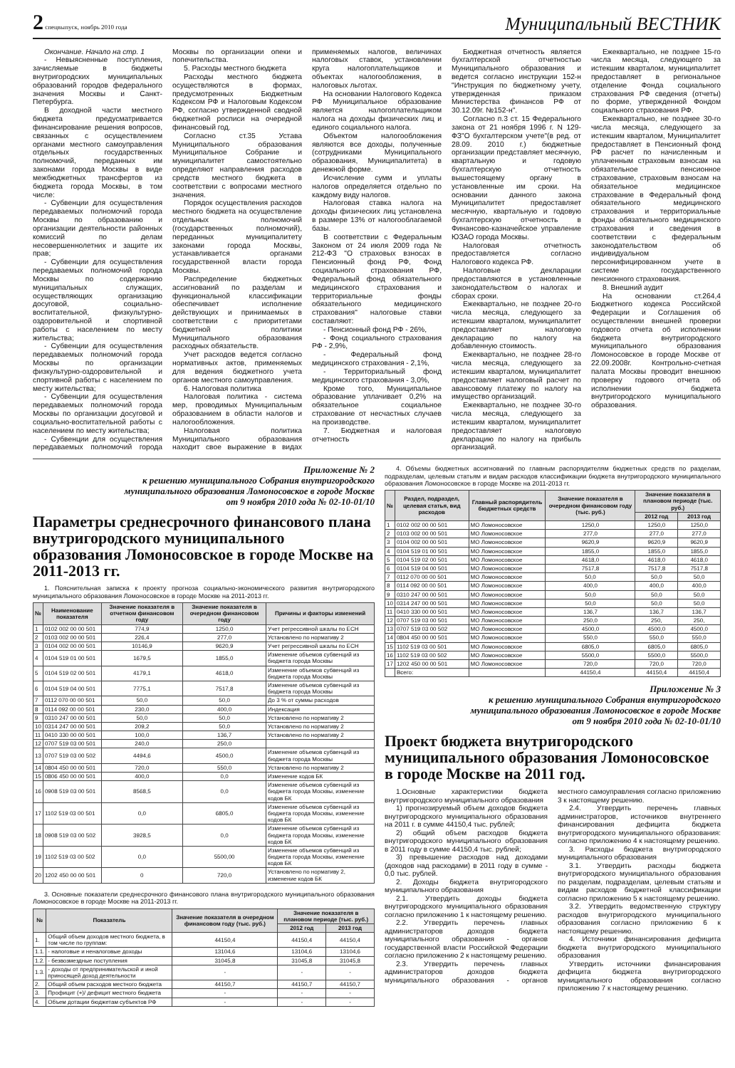2 спецвыпуск, ноябрь 2010 года
Муниципальный ВЕСТНИК
Окончание. Начало на стр. 1
- Невыясненные поступления, зачисляемые в бюджеты внутригородских муниципальных образований городов федерального значения Москвы и Санкт-Петербурга.
В доходной части местного бюджета предусматривается финансирование решения вопросов, связанных с осуществлением органами местного самоуправления отдельных государственных полномочий, переданных им законами города Москвы в виде межбюджетных трансфертов из бюджета города Москвы, в том числе:
- Субвенции для осуществления передаваемых полномочий города Москвы по образованию и организации деятельности районных комиссий по делам несовершеннолетних и защите их прав;
- Субвенции для осуществления передаваемых полномочий города Москвы по содержанию муниципальных служащих, осуществляющих организацию досуговой, социально-воспитательной, физкультурно-оздоровительной и спортивной работы с населением по месту жительства;
- Субвенции для осуществления передаваемых полномочий города Москвы по организации физкультурно-оздоровительной и спортивной работы с населением по месту жительства;
- Субвенции для осуществления передаваемых полномочий города Москвы по организации досуговой и социально-воспитательной работы с населением по месту жительства;
- Субвенции для осуществления передаваемых полномочий города Москвы по организации опеки и попечительства.
5. Расходы местного бюджета
Расходы местного бюджета осуществляются в формах, предусмотренных Бюджетным Кодексом РФ и Налоговым Кодексом РФ, согласно утвержденной сводной бюджетной росписи на очередной финансовый год.
Согласно ст.35 Устава Муниципального образования Муниципальное Собрание и муниципалитет самостоятельно определяют направления расходов средств местного бюджета в соответствии с вопросами местного значения.
Порядок осуществления расходов местного бюджета на осуществление отдельных полномочий (государственных полномочий), переданных муниципалитету законами города Москвы, устанавливается органами государственной власти города Москвы.
Распределение бюджетных ассигнований по разделам и функциональной классификации обеспечивает исполнение действующих и принимаемых в соответствии с приоритетами бюджетной политики Муниципального образования расходных обязательств.
Учет расходов ведется согласно нормативных актов, применяемых для ведения бюджетного учета органов местного самоуправления.
6. Налоговая политика
Налоговая политика - система мер, проводимых Муниципальным образованием в области налогов и налогообложения.
Налоговая политика Муниципального образования находит свое выражение в видах применяемых налогов, величинах налоговых ставок, установлении круга налогоплательщиков и объектах налогообложения, в налоговых льготах.
На основании Налогового Кодекса РФ Муниципальное образование является налогоплательщиком налога на доходы физических лиц и единого социального налога.
Объектом налогообложения являются все доходы, полученные (сотрудниками Муниципального образования, Муниципалитета) в денежной форме.
Исчисление сумм и уплаты налогов определяется отдельно по каждому виду налогов.
Налоговая ставка налога на доходы физических лиц установлена в размере 13% от налогооблагаемой базы.
В соответствии с Федеральным Законом от 24 июля 2009 года № 212-ФЗ "О страховых взносах в Пенсионный фонд РФ, Фонд социального страхования РФ, Федеральный фонд обязательного медицинского страхования и территориальные фонды обязательного медицинского страхования" налоговые ставки составляют:
- Пенсионный фонд РФ - 26%,
- Фонд социального страхования РФ - 2,9%,
- Федеральный фонд медицинского страхования - 2,1%,
- Территориальный фонд медицинского страхования - 3,0%,
Кроме того, Муниципальное образование уплачивает 0,2% на обязательное социальное страхование от несчастных случаев на производстве.
7. Бюджетная и налоговая отчетность
Бюджетная отчетность является бухгалтерской отчетностью Муниципального образования и ведется согласно инструкции 152-н "Инструкция по бюджетному учету, утвержденная приказом Министерства финансов РФ от 30.12.09г. №152-н".
Согласно п.3 ст. 15 Федерального закона от 21 ноября 1996 г. N 129-ФЗ"О бухгалтерском учете"(в ред. от 28.09. 2010 г.) бюджетные организации представляет месячную, квартальную и годовую бухгалтерскую отчетность вышестоящему органу в установленные им сроки. На основании данного закона Муниципалитет предоставляет месячную, квартальную и годовую бухгалтерскую отчетность в Финансово-казначейское управление ЮЗАО города Москвы.
Налоговая отчетность предоставляется согласно Налогового кодекса РФ.
Налоговые декларации предоставляются в установленные законодательством о налогах и сборах сроки.
Ежеквартально, не позднее 20-го числа месяца, следующего за истекшим кварталом, муниципалитет предоставляет налоговую декларацию по налогу на добавленную стоимость.
Ежеквартально, не позднее 28-го числа месяца, следующего за истекшим кварталом, муниципалитет предоставляет налоговый расчет по авансовому платежу по налогу на имущество организаций.
Ежеквартально, не позднее 30-го числа месяца, следующего за истекшим кварталом, муниципалитет предоставляет налоговую декларацию по налогу на прибыль организаций.
Ежеквартально, не позднее 15-го числа месяца, следующего за истекшим кварталом, муниципалитет предоставляет в региональное отделение Фонда социального страхования РФ сведения (отчеты) по форме, утвержденной Фондом социального страхования РФ.
Ежеквартально, не позднее 30-го числа месяца, следующего за истекшим кварталом, Муниципалитет предоставляет в Пенсионный фонд РФ расчет по начисленным и уплаченным страховым взносам на обязательное пенсионное страхование, страховым взносам на обязательное медицинское страхование в Федеральный фонд обязательного медицинского страхования и территориальные фонды обязательного медицинского страхования и сведения в соответствии с федеральным законодательством об индивидуальном персонифицированном учете в системе государственного пенсионного страхования.
8. Внешний аудит
На основании ст.264,4 Бюджетного кодекса Российской Федерации и Соглашения об осуществлении внешней проверки годового отчета об исполнении бюджета внутригородского муниципального образования Ломоносовское в городе Москве от 22.09.2008г. Контрольно-счетная палата Москвы проводит внешнюю проверку годового отчета об исполнении бюджета внутригородского муниципального образования.
Приложение № 2
к решению муниципального Собрания внутригородского
муниципального образования Ломоносовское в городе Москве
от 9 ноября 2010 года № 02-10-01/10
Параметры среднесрочного финансового плана внутригородского муниципального образования Ломоносовское в городе Москве на 2011-2013 гг.
1. Пояснительная записка к проекту прогноза социально-экономического развития внутригородского муниципального образования Ломоносовское в городе Москве на 2011-2013 гг.
| № | Наименование показателя | Значение показателя в отчетном финансовом году | Значение показателя в очередном финансовом году | Причины и факторы изменений |
| --- | --- | --- | --- | --- |
| 1 | 0102 002 00 00 501 | 774,9 | 1250,0 | Учет регрессивной шкалы по ЕСН |
| 2 | 0103 002 00 00 501 | 226,4 | 277,0 | Установлено по нормативу 2 |
| 3 | 0104 002 00 00 501 | 10146,9 | 9620,9 | Учет регрессивной шкалы по ЕСН |
| 4 | 0104 519 01 00 501 | 1679,5 | 1855,0 | Изменение объемов субвенций из бюджета города Москвы |
| 5 | 0104 519 02 00 501 | 4179,1 | 4618,0 | Изменение объемов субвенций из бюджета города Москвы |
| 6 | 0104 519 04 00 501 | 7775,1 | 7517,8 | Изменение объемов субвенций из бюджета города Москвы |
| 7 | 0112 070 00 00 501 | 50,0 | 50,0 | До 3 % от суммы расходов |
| 8 | 0114 092 00 00 501 | 230,0 | 400,0 | Индексация |
| 9 | 0310 247 00 00 501 | 50,0 | 50,0 | Установлено по нормативу 2 |
| 10 | 0314 247 00 00 501 | 209,2 | 50,0 | Установлено по нормативу 2 |
| 11 | 0410 330 00 00 501 | 100,0 | 136,7 | Установлено по нормативу 2 |
| 12 | 0707 519 03 00 501 | 240,0 | 250,0 | |
| 13 | 0707 519 03 00 502 | 4494,6 | 4500,0 | Изменение объемов субвенций из бюджета города Москвы |
| 14 | 0804 450 00 00 501 | 720,0 | 550,0 | Установлено по нормативу 2 |
| 15 | 0806 450 00 00 501 | 400,0 | 0,0 | Изменение кодов БК |
| 16 | 0908 519 03 00 501 | 8568,5 | 0,0 | Изменение объемов субвенций из бюджета города Москвы, изменение кодов БК |
| 17 | 1102 519 03 00 501 | 0,0 | 6805,0 | Изменение объемов субвенций из бюджета города Москвы, изменение кодов БК |
| 18 | 0908 519 03 00 502 | 3928,5 | 0,0 | Изменение объемов субвенций из бюджета города Москвы, изменение кодов БК |
| 19 | 1102 519 03 00 502 | 0,0 | 5500,00 | Изменение объемов субвенций из бюджета города Москвы, изменение кодов БК |
| 20 | 1202 450 00 00 501 | 0 | 720,0 | Установлено по нормативу 2, изменение кодов БК |
3. Основные показатели среднесрочного финансового плана внутригородского муниципального образования Ломоносовское в городе Москве на 2011-2013 гг.
| № | Показатель | Значение показателя в очередном финансовом году (тыс. руб.) | Значение показателя в плановом периоде (тыс. руб.) | |
| --- | --- | --- | --- | --- |
| | | | 2012 год | 2013 год |
| 1. | Общий объем доходов местного бюджета, в том числе по группам: | 44150,4 | 44150,4 | 44150,4 |
| 1.1. | - налоговые и неналоговые доходы | 13104,6 | 13104,6 | 13104,6 |
| 1.2. | - безвозмездные поступления | 31045,8 | 31045,8 | 31045,8 |
| 1.3. | - доходы от предпринимательской и иной приносящей доход деятельности | - | - | - |
| 2. | Общий объем расходов местного бюджета | 44150,7 | 44150,7 | 44150,7 |
| 3. | Профицит (+)/ дефицит местного бюджета | - | - | - |
| 4. | Объем дотации бюджетам субъектов РФ | - | - | - |
4. Объемы бюджетных ассигнований по главным распорядителям бюджетных средств по разделам, подразделам, целевым статьям и видам расходов классификации бюджета внутригородского муниципального образования Ломоносовское в городе Москве на 2011-2013 гг.
| № | Раздел, подраздел, целевая статья, вид расходов | Главный распорядитель бюджетных средств | Значение показателя в очередном финансовом году (тыс. руб.) | Значение показателя в плановом периоде (тыс. руб.) | |
| --- | --- | --- | --- | --- | --- |
| | | | | 2012 год | 2013 год |
| 1 | 0102 002 00 00 501 | МО Ломоносовское | 1250,0 | 1250,0 | 1250,0 |
| 2 | 0103 002 00 00 501 | МО Ломоносовское | 277,0 | 277,0 | 277,0 |
| 3 | 0104 002 00 00 501 | МО Ломоносовское | 9620,9 | 9620,9 | 9620,9 |
| 4 | 0104 519 01 00 501 | МО Ломоносовское | 1855,0 | 1855,0 | 1855,0 |
| 5 | 0104 519 02 00 501 | МО Ломоносовское | 4618,0 | 4618,0 | 4618,0 |
| 6 | 0104 519 04 00 501 | МО Ломоносовское | 7517,8 | 7517,8 | 7517,8 |
| 7 | 0112 070 00 00 501 | МО Ломоносовское | 50,0 | 50,0 | 50,0 |
| 8 | 0114 092 00 00 501 | МО Ломоносовское | 400,0 | 400,0 | 400,0 |
| 9 | 0310 247 00 00 501 | МО Ломоносовское | 50,0 | 50,0 | 50,0 |
| 10 | 0314 247 00 00 501 | МО Ломоносовское | 50,0 | 50,0 | 50,0 |
| 11 | 0410 330 00 00 501 | МО Ломоносовское | 136,7 | 136,7 | 136,7 |
| 12 | 0707 519 03 00 501 | МО Ломоносовское | 250,0 | 250, | 250, |
| 13 | 0707 519 03 00 502 | МО Ломоносовское | 4500,0 | 4500,0 | 4500,0 |
| 14 | 0804 450 00 00 501 | МО Ломоносовское | 550,0 | 550,0 | 550,0 |
| 15 | 1102 519 03 00 501 | МО Ломоносовское | 6805,0 | 6805,0 | 6805,0 |
| 16 | 1102 519 03 00 502 | МО Ломоносовское | 5500,0 | 5500,0 | 5500,0 |
| 17 | 1202 450 00 00 501 | МО Ломоносовское | 720,0 | 720,0 | 720,0 |
| | Всего: | | 44150,4 | 44150,4 | 44150,4 |
Приложение № 3
к решению муниципального Собрания внутригородского
муниципального образования Ломоносовское в городе Москве
от 9 ноября 2010 года № 02-10-01/10
Проект бюджета внутригородского муниципального образования Ломоносовское в городе Москве на 2011 год.
1.Основные характеристики бюджета внутригородского муниципального образования
1) прогнозируемый объем доходов бюджета внутригородского муниципального образования на 2011 г. в сумме 44150,4 тыс. рублей;
2) общий объем расходов бюджета внутригородского муниципального образования в 2011 году в сумме 44150,4 тыс. рублей;
3) превышение расходов над доходами (доходов над расходами) в 2011 году в сумме - 0,0 тыс. рублей.
2. Доходы бюджета внутригородского муниципального образования
2.1. Утвердить доходы бюджета внутригородского муниципального образования согласно приложению 1 к настоящему решению.
2.2. Утвердить перечень главных администраторов доходов бюджета муниципального образования - органов государственной власти Российской Федерации согласно приложению 2 к настоящему решению.
2.3. Утвердить перечень главных администраторов доходов бюджета муниципального образования - органов местного самоуправления согласно приложению 3 к настоящему решению.
2.4. Утвердить перечень главных администраторов, источников внутреннего финансирования дефицита бюджета внутригородского муниципального образования: согласно приложению 4 к настоящему решению.
3. Расходы бюджета внутригородского муниципального образования
3.1. Утвердить расходы бюджета внутригородского муниципального образования по разделам, подразделам, целевым статьям и видам расходов бюджетной классификации согласно приложению 5 к настоящему решению.
3.2. Утвердить ведомственную структуру расходов внутригородского муниципального образования согласно приложению 6 к настоящему решению.
4. Источники финансирования дефицита бюджета внутригородского муниципального образования
Утвердить источники финансирования дефицита бюджета внутригородского муниципального образования согласно приложению 7 к настоящему решению.